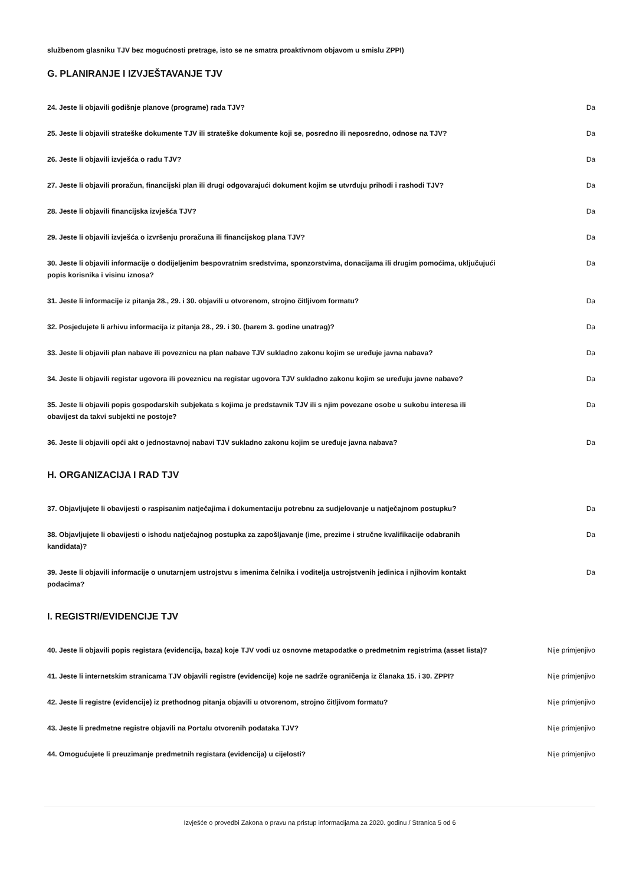službenom glasniku TJV bez mogućnosti pretrage, isto se ne smatra proaktivnom objavom u smislu ZPPI)
G. PLANIRANJE I IZVJEŠTAVANJE TJV
| 24. Jeste li objavili godišnje planove (programe) rada TJV? | Da |
| 25. Jeste li objavili strateške dokumente TJV ili strateške dokumente koji se, posredno ili neposredno, odnose na TJV? | Da |
| 26. Jeste li objavili izvješća o radu TJV? | Da |
| 27. Jeste li objavili proračun, financijski plan ili drugi odgovarajući dokument kojim se utvrđuju prihodi i rashodi TJV? | Da |
| 28. Jeste li objavili financijska izvješća TJV? | Da |
| 29. Jeste li objavili izvješća o izvršenju proračuna ili financijskog plana TJV? | Da |
| 30. Jeste li objavili informacije o dodijeljenim bespovratnim sredstvima, sponzorstvima, donacijama ili drugim pomoćima, uključujući popis korisnika i visinu iznosa? | Da |
| 31. Jeste li informacije iz pitanja 28., 29. i 30. objavili u otvorenom, strojno čitljivom formatu? | Da |
| 32. Posjedujete li arhivu informacija iz pitanja 28., 29. i 30. (barem 3. godine unatrag)? | Da |
| 33. Jeste li objavili plan nabave ili poveznicu na plan nabave TJV sukladno zakonu kojim se uređuje javna nabava? | Da |
| 34. Jeste li objavili registar ugovora ili poveznicu na registar ugovora TJV sukladno zakonu kojim se uređuju javne nabave? | Da |
| 35. Jeste li objavili popis gospodarskih subjekata s kojima je predstavnik TJV ili s njim povezane osobe u sukobu interesa ili obavijest da takvi subjekti ne postoje? | Da |
| 36. Jeste li objavili opći akt o jednostavnoj nabavi TJV sukladno zakonu kojim se uređuje javna nabava? | Da |
H. ORGANIZACIJA I RAD TJV
| 37. Objavljujete li obavijesti o raspisanim natječajima i dokumentaciju potrebnu za sudjelovanje u natječajnom postupku? | Da |
| 38. Objavljujete li obavijesti o ishodu natječajnog postupka za zapošljavanje (ime, prezime i stručne kvalifikacije odabranih kandidata)? | Da |
| 39. Jeste li objavili informacije o unutarnjem ustrojstvu s imenima čelnika i voditelja ustrojstvenih jedinica i njihovim kontakt podacima? | Da |
I. REGISTRI/EVIDENCIJE TJV
| 40. Jeste li objavili popis registara (evidencija, baza) koje TJV vodi uz osnovne metapodatke o predmetnim registrima (asset lista)? | Nije primjenjivo |
| 41. Jeste li internetskim stranicama TJV objavili registre (evidencije) koje ne sadrže ograničenja iz članaka 15. i 30. ZPPI? | Nije primjenjivo |
| 42. Jeste li registre (evidencije) iz prethodnog pitanja objavili u otvorenom, strojno čitljivom formatu? | Nije primjenjivo |
| 43. Jeste li predmetne registre objavili na Portalu otvorenih podataka TJV? | Nije primjenjivo |
| 44. Omogućujete li preuzimanje predmetnih registara (evidencija) u cijelosti? | Nije primjenjivo |
Izvješće o provedbi Zakona o pravu na pristup informacijama za 2020. godinu / Stranica 5 od 6